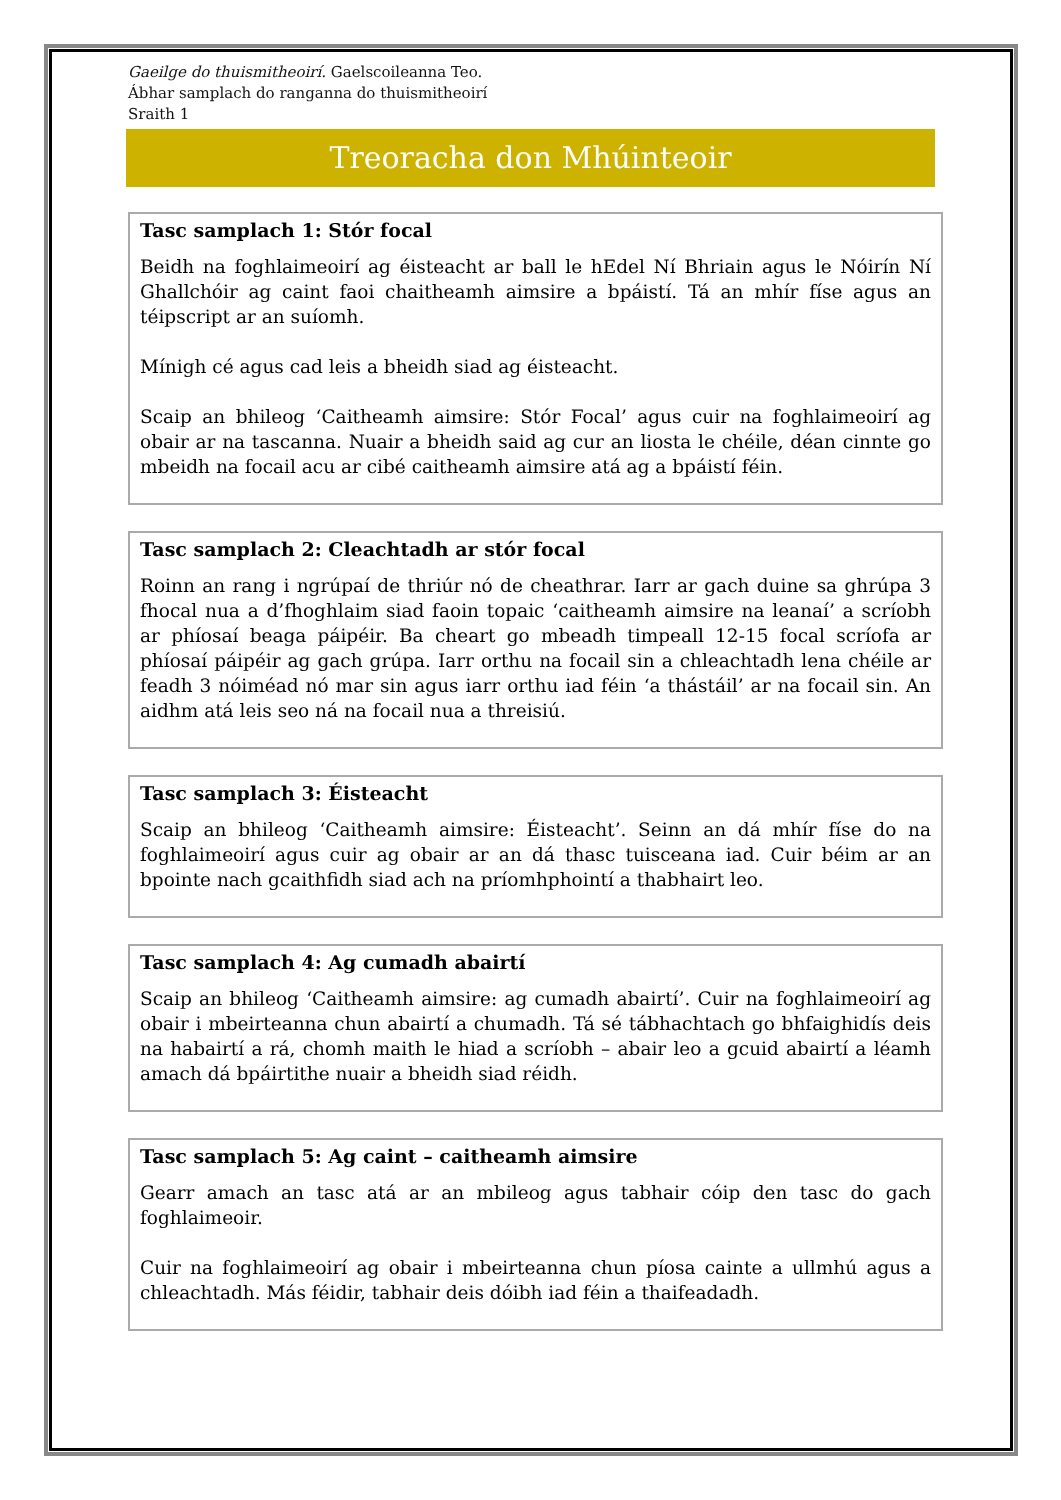Gaeilge do thuismitheoirí. Gaelscoileanna Teo.
Ábhar samplach do ranganna do thuismitheoirí
Sraith 1
Treoracha don Mhúinteoir
Tasc samplach 1: Stór focal
Beidh na foghlaimeoirí ag éisteacht ar ball le hEdel Ní Bhriain agus le Nóirín Ní Ghallchóir ag caint faoi chaitheamh aimsire a bpáistí. Tá an mhír físe agus an téipscript ar an suíomh.
Mínigh cé agus cad leis a bheidh siad ag éisteacht.
Scaip an bhileog ‘Caitheamh aimsire: Stór Focal’ agus cuir na foghlaimeoirí ag obair ar na tascanna. Nuair a bheidh said ag cur an liosta le chéile, déan cinnte go mbeidh na focail acu ar cibé caitheamh aimsire atá ag a bpáistí féin.
Tasc samplach 2: Cleachtadh ar stór focal
Roinn an rang i ngrúpaí de thriúr nó de cheathrar. Iarr ar gach duine sa ghrúpa 3 fhocal nua a d’fhoghlaim siad faoin topaic ‘caitheamh aimsire na leanaí’ a scríobh ar phíosaí beaga páipéir. Ba cheart go mbeadh timpeall 12-15 focal scríofa ar phíosaí páipéir ag gach grúpa. Iarr orthu na focail sin a chleachtadh lena chéile ar feadh 3 nóiméad nó mar sin agus iarr orthu iad féin ‘a thástáil’ ar na focail sin. An aidhm atá leis seo ná na focail nua a threisiú.
Tasc samplach 3: Éisteacht
Scaip an bhileog ‘Caitheamh aimsire: Éisteacht’. Seinn an dá mhír físe do na foghlaimeoirí agus cuir ag obair ar an dá thasc tuisceana iad. Cuir béim ar an bpointe nach gcaithfidh siad ach na príomhphointí a thabhairt leo.
Tasc samplach 4: Ag cumadh abairtí
Scaip an bhileog ‘Caitheamh aimsire: ag cumadh abairtí’. Cuir na foghlaimeoirí ag obair i mbeirteanna chun abairtí a chumadh. Tá sé tábhachtach go bhfaighidís deis na habairtí a rá, chomh maith le hiad a scríobh – abair leo a gcuid abairtí a léamh amach dá bpáirtithe nuair a bheidh siad réidh.
Tasc samplach 5: Ag caint – caitheamh aimsire
Gearr amach an tasc atá ar an mbileog agus tabhair cóip den tasc do gach foghlaimeoir.
Cuir na foghlaimeoirí ag obair i mbeirteanna chun píosa cainte a ullmhú agus a chleachtadh. Más féidir, tabhair deis dóibh iad féin a thaifeadadh.